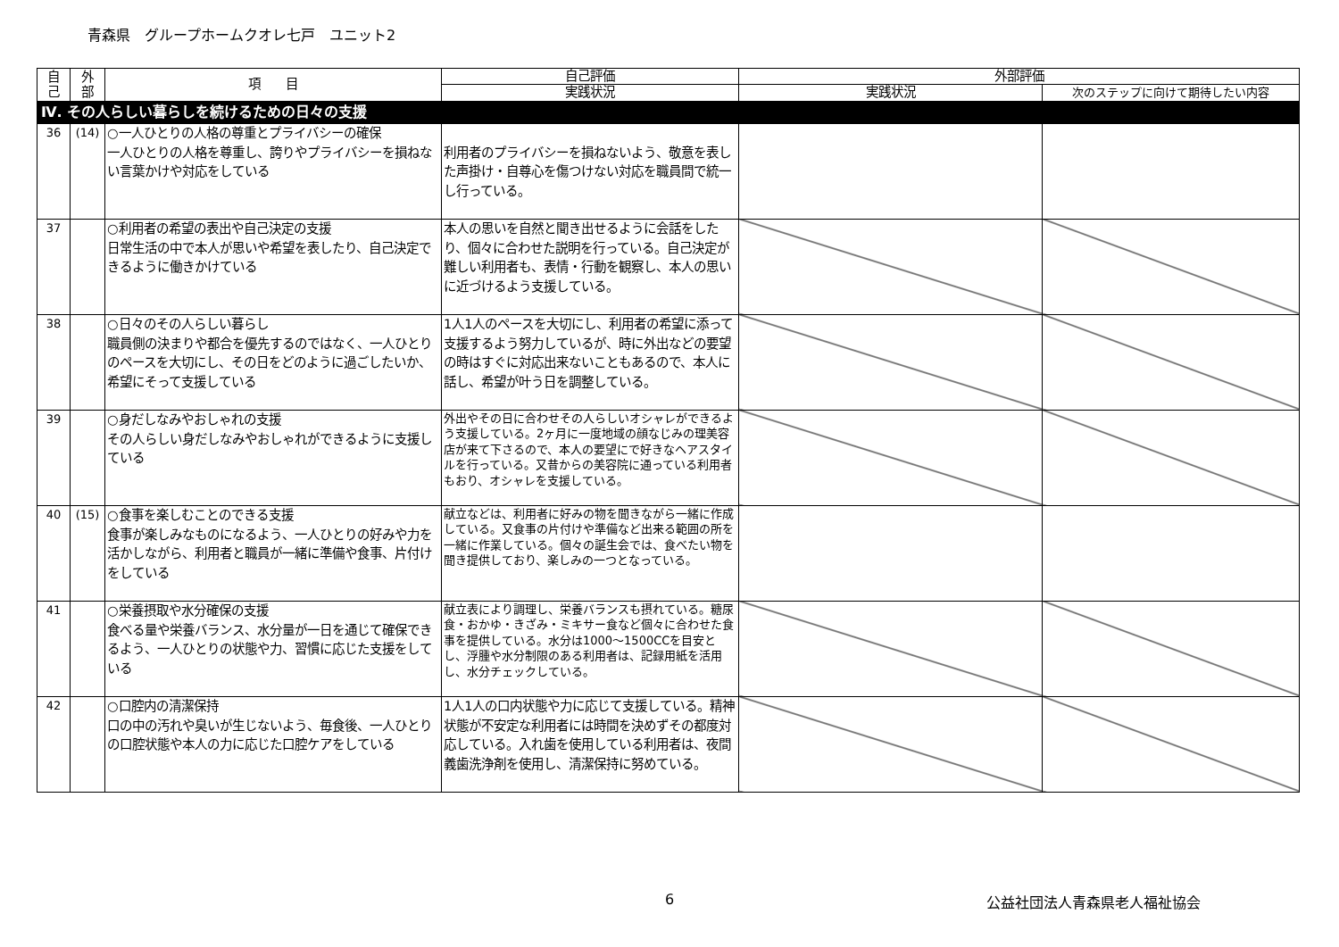青森県　グループホームクオレ七戸　ユニット2
| 自 己 | 外 部 | 項 目 | 自己評価 | 外部評価 | |
| --- | --- | --- | --- | --- | --- |
| | | | 実践状況 | 実践状況 | 次のステップに向けて期待したい内容 |
| Ⅳ. その人らしい暮らしを続けるための日々の支援 | | | | | |
| 36 | (14) | ○一人ひとりの人格の尊重とプライバシーの確保 一人ひとりの人格を尊重し、誇りやプライバシーを損ねない言葉かけや対応をしている | 利用者のプライバシーを損ねないよう、敬意を表した声掛け・自尊心を傷つけない対応を職員間で統一し行っている。 | | |
| 37 | | ○利用者の希望の表出や自己決定の支援 日常生活の中で本人が思いや希望を表したり、自己決定できるように働きかけている | 本人の思いを自然と聞き出せるように会話をしたり、個々に合わせた説明を行っている。自己決定が難しい利用者も、表情・行動を観察し、本人の思いに近づけるよう支援している。 | | |
| 38 | | ○日々のその人らしい暮らし 職員側の決まりや都合を優先するのではなく、一人ひとりのペースを大切にし、その日をどのように過ごしたいか、希望にそって支援している | 1人1人のペースを大切にし、利用者の希望に添って支援するよう努力しているが、時に外出などの要望の時はすぐに対応出来ないこともあるので、本人に話し、希望が叶う日を調整している。 | | |
| 39 | | ○身だしなみやおしゃれの支援 その人らしい身だしなみやおしゃれができるように支援している | 外出やその日に合わせその人らしいオシャレができるよう支援している。2ヶ月に一度地域の顔なじみの理美容店が来て下さるので、本人の要望にで好きなヘアスタイルを行っている。又昔からの美容院に通っている利用者もおり、オシャレを支援している。 | | |
| 40 | (15) | ○食事を楽しむことのできる支援 食事が楽しみなものになるよう、一人ひとりの好みや力を活かしながら、利用者と職員が一緒に準備や食事、片付けをしている | 献立などは、利用者に好みの物を聞きながら一緒に作成している。又食事の片付けや準備など出来る範囲の所を一緒に作業している。個々の誕生会では、食べたい物を聞き提供しており、楽しみの一つとなっている。 | | |
| 41 | | ○栄養摂取や水分確保の支援 食べる量や栄養バランス、水分量が一日を通じて確保できるよう、一人ひとりの状態や力、習慣に応じた支援をしている | 献立表により調理し、栄養バランスも摂れている。糖尿食・おかゆ・きざみ・ミキサー食など個々に合わせた食事を提供している。水分は1000～1500CCを目安とし、浮腫や水分制限のある利用者は、記録用紙を活用し、水分チェックしている。 | | |
| 42 | | ○口腔内の清潔保持 口の中の汚れや臭いが生じないよう、毎食後、一人ひとりの口腔状態や本人の力に応じた口腔ケアをしている | 1人1人の口内状態や力に応じて支援している。精神状態が不安定な利用者には時間を決めずその都度対応している。入れ歯を使用している利用者は、夜間義歯洗浄剤を使用し、清潔保持に努めている。 | | |
6 公益社団法人青森県老人福祉協会